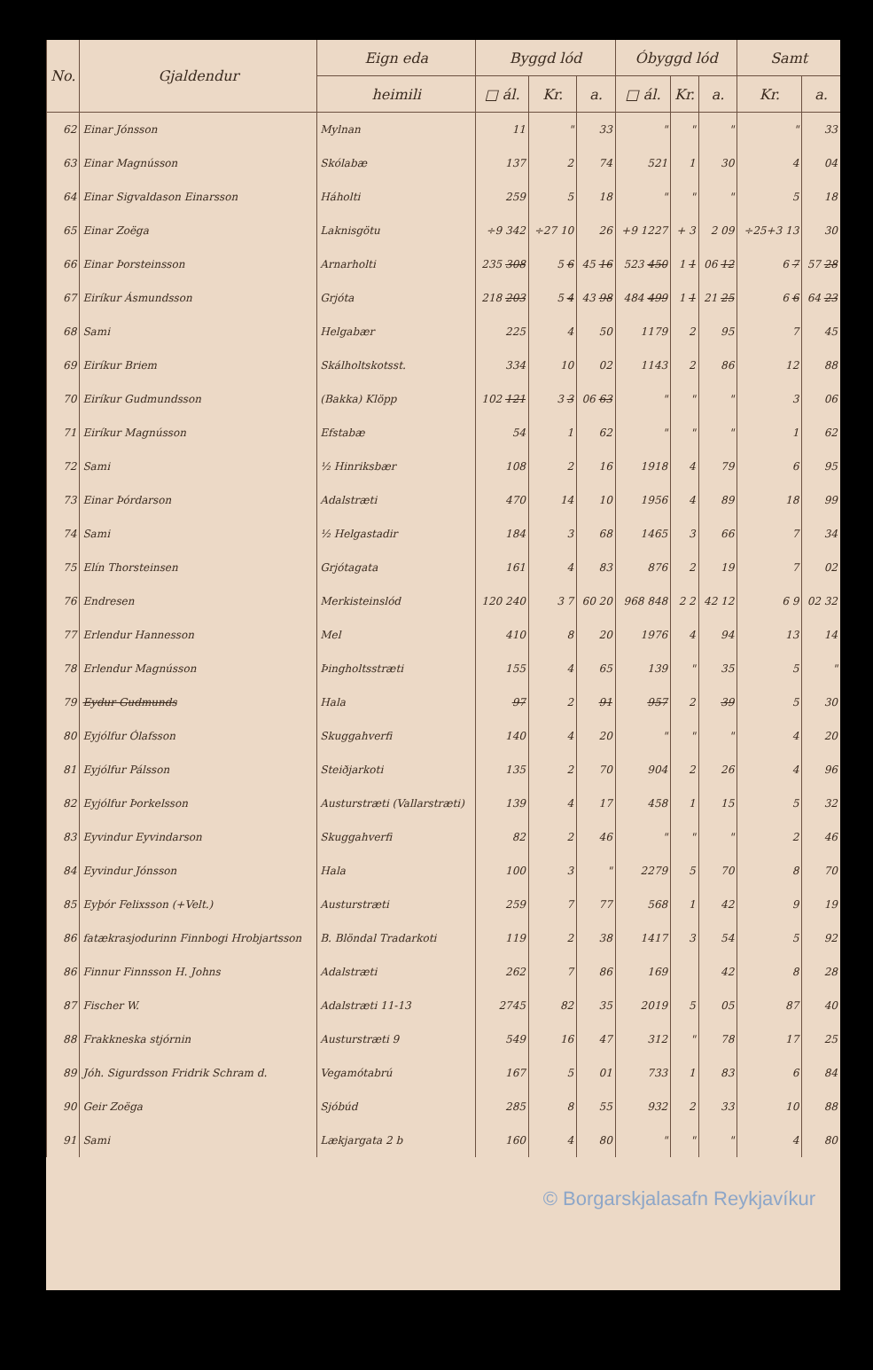| No. | Gjaldendur | Eign eda | Byggd lód | | | Óbyggd lód | | | Samt | |
| --- | --- | --- | --- | --- | --- | --- | --- | --- | --- | --- |
| | | heimili | □ ál. | Kr. | a. | □ ál. | Kr. | a. | Kr. | a. |
| 62 | Einar Jónsson | Mylnan | 11 | " | 33 | " | " | " | " | 33 |
| 63 | Einar Magnússon | Skólabæ | 137 | 2 | 74 | 521 | 1 | 30 | 4 | 04 |
| 64 | Einar Sigvaldason Einarsson | Háholti | 259 | 5 | 18 | " | " | " | 5 | 18 |
| 65 | Einar Zoëga | Laknisgötu | ÷9 342 | ÷27 10 | 26 | +9 1227 | + 3 | 2 09 | ÷25+3 13 | 30 |
| 66 | Einar Þorsteinsson | Arnarholti | 235 308 | 5 6 | 45 16 | 523 450 | 1 1 | 06 12 | 6 7 | 57 28 |
| 67 | Eiríkur Ásmundsson | Grjóta | 218 203 | 5 4 | 43 98 | 484 499 | 1 1 | 21 25 | 6 6 | 64 23 |
| 68 | Sami | Helgabær | 225 | 4 | 50 | 1179 | 2 | 95 | 7 | 45 |
| 69 | Eiríkur Briem | Skálholtskotsst. | 334 | 10 | 02 | 1143 | 2 | 86 | 12 | 88 |
| 70 | Eiríkur Gudmundsson | (Bakka) Klöpp | 102 121 | 3 3 | 06 63 | " | " | " | 3 | 06 |
| 71 | Eiríkur Magnússon | Efstabæ | 54 | 1 | 62 | " | " | " | 1 | 62 |
| 72 | Sami | ½ Hinriksbær | 108 | 2 | 16 | 1918 | 4 | 79 | 6 | 95 |
| 73 | Einar Þórdarson | Adalstræti | 470 | 14 | 10 | 1956 | 4 | 89 | 18 | 99 |
| 74 | Sami | ½ Helgastadir | 184 | 3 | 68 | 1465 | 3 | 66 | 7 | 34 |
| 75 | Elín Thorsteinsen | Grjótagata | 161 | 4 | 83 | 876 | 2 | 19 | 7 | 02 |
| 76 | Endresen | Merkisteinslód | 120 240 | 3 7 | 60 20 | 968 848 | 2 2 | 42 12 | 6 9 | 02 32 |
| 77 | Erlendur Hannesson | Mel | 410 | 8 | 20 | 1976 | 4 | 94 | 13 | 14 |
| 78 | Erlendur Magnússon | Þingholtsstræti | 155 | 4 | 65 | 139 | " | 35 | 5 | " |
| 79 | Eydur Gudmunds | Hala | 97 | 2 | 91 | 957 | 2 | 39 | 5 | 30 |
| 80 | Eyjólfur Ólafsson | Skuggahverfi | 140 | 4 | 20 | " | " | " | 4 | 20 |
| 81 | Eyjólfur Pálsson | Steiðjarkoti | 135 | 2 | 70 | 904 | 2 | 26 | 4 | 96 |
| 82 | Eyjólfur Þorkelsson | Austurstræti (Vallarstræti) | 139 | 4 | 17 | 458 | 1 | 15 | 5 | 32 |
| 83 | Eyvindur Eyvindarson | Skuggahverfi | 82 | 2 | 46 | " | " | " | 2 | 46 |
| 84 | Eyvindur Jónsson | Hala | 100 | 3 | " | 2279 | 5 | 70 | 8 | 70 |
| 85 | Eyþór Felixsson (+Velt.) | Austurstræti | 259 | 7 | 77 | 568 | 1 | 42 | 9 | 19 |
| 86 | fatækrasjodurinn Finnbogi Hrobjartsson | B. Blöndal Tradarkoti | 119 | 2 | 38 | 1417 | 3 | 54 | 5 | 92 |
| 86 | Finnur Finnsson H. Johns | Adalstræti | 262 | 7 | 86 | 169 | | 42 | 8 | 28 |
| 87 | Fischer W. | Adalstræti 11-13 | 2745 | 82 | 35 | 2019 | 5 | 05 | 87 | 40 |
| 88 | Frakkneska stjórnin | Austurstræti 9 | 549 | 16 | 47 | 312 | " | 78 | 17 | 25 |
| 89 | Jóh. Sigurdsson Fridrik Schram d. | Vegamótabrú | 167 | 5 | 01 | 733 | 1 | 83 | 6 | 84 |
| 90 | Geir Zoëga | Sjóbúd | 285 | 8 | 55 | 932 | 2 | 33 | 10 | 88 |
| 91 | Sami | Lækjargata 2 b | 160 | 4 | 80 | " | " | " | 4 | 80 |
© Borgarskjalasafn Reykjavíkur